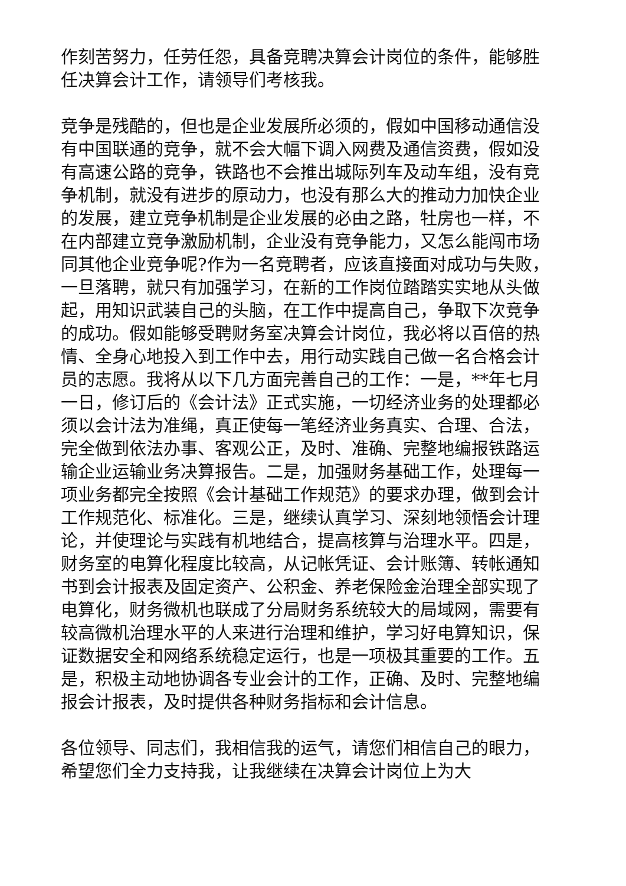作刻苦努力，任劳任怨，具备竞聘决算会计岗位的条件，能够胜任决算会计工作，请领导们考核我。
竞争是残酷的，但也是企业发展所必须的，假如中国移动通信没有中国联通的竞争，就不会大幅下调入网费及通信资费，假如没有高速公路的竞争，铁路也不会推出城际列车及动车组，没有竞争机制，就没有进步的原动力，也没有那么大的推动力加快企业的发展，建立竞争机制是企业发展的必由之路，牡房也一样，不在内部建立竞争激励机制，企业没有竞争能力，又怎么能闯市场同其他企业竞争呢?作为一名竞聘者，应该直接面对成功与失败，一旦落聘，就只有加强学习，在新的工作岗位踏踏实实地从头做起，用知识武装自己的头脑，在工作中提高自己，争取下次竞争的成功。假如能够受聘财务室决算会计岗位，我必将以百倍的热情、全身心地投入到工作中去，用行动实践自己做一名合格会计员的志愿。我将从以下几方面完善自己的工作：一是，**年七月一日，修订后的《会计法》正式实施，一切经济业务的处理都必须以会计法为准绳，真正使每一笔经济业务真实、合理、合法，完全做到依法办事、客观公正，及时、准确、完整地编报铁路运输企业运输业务决算报告。二是，加强财务基础工作，处理每一项业务都完全按照《会计基础工作规范》的要求办理，做到会计工作规范化、标准化。三是，继续认真学习、深刻地领悟会计理论，并使理论与实践有机地结合，提高核算与治理水平。四是，财务室的电算化程度比较高，从记帐凭证、会计账簿、转帐通知书到会计报表及固定资产、公积金、养老保险金治理全部实现了电算化，财务微机也联成了分局财务系统较大的局域网，需要有较高微机治理水平的人来进行治理和维护，学习好电算知识，保证数据安全和网络系统稳定运行，也是一项极其重要的工作。五是，积极主动地协调各专业会计的工作，正确、及时、完整地编报会计报表，及时提供各种财务指标和会计信息。
各位领导、同志们，我相信我的运气，请您们相信自己的眼力，希望您们全力支持我，让我继续在决算会计岗位上为大